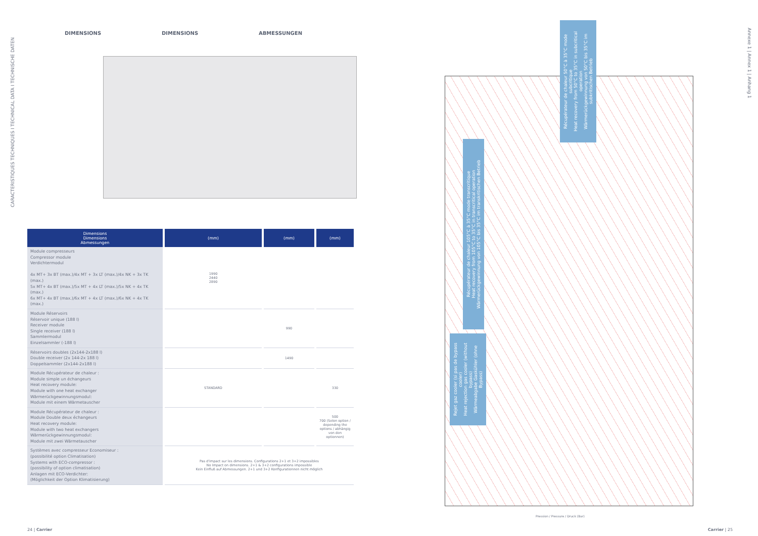CARACTERISTIQUES TECHNIQUES I TECHNICAL DATA I TECHNISCHE DATEN
DIMENSIONS DIMENSIONS ABMESSUNGEN
| Dimensions Dimensions Abmessungen | (mm) | (mm) | (mm) |
| --- | --- | --- | --- |
| Module compresseurs Compressor module Verdichtermodul 4x MT+ 3x BT (max.)/4x MT + 3x LT (max.)/4x NK + 3x TK (max.) 5x MT+ 4x BT (max.)/5x MT + 4x LT (max.)/5x NK + 4x TK (max.) 6x MT+ 4x BT (max.)/6x MT + 4x LT (max.)/6x NK + 4x TK (max.) | 1990 2440 2890 | | |
| Module Réservoirs Réservoir unique (188 l) Receiver module Single receiver (188 l) Sammlermodul Einzelsammler (-188 l) | | 990 | |
| Réservoirs doubles (2x144-2x188 l) Double receiver (2x 144-2x 188 l) Doppelsammler (2x144-2x188 l) | | 1490 | |
| Module Récupérateur de chaleur : Module simple un échangeurs Heat recovery module: Module with one heat exchanger Wärmerückgewinnungsmodul: Module mit einem Wärmetauscher | STANDARD | | 330 |
| Module Récupérateur de chaleur : Module Double deux échangeurs Heat recovery module: Module with two heat exchangers Wärmerückgewinnungsmodul: Module mit zwei Wärmetauscher | | | 500 700 (Selon option / depending the options / abhängig von den optionnen) |
| Systèmes avec compresseur Economiseur : (possibilité option Climatisation) Systems with ECO-compressor : (possibility of option climatisation) Anlagen mit ECO-Verdichter: (Möglichkeit der Option Klimatisierung) | Pas d'impact sur les dimensions. Configurations 2+1 et 3+2 impossibles No Impact on dimensions. 2+1 & 3+2 configurations impossible Kein Einfluß auf Abmessungen. 2+1 und 3+2 Konfigurationnen nicht möglich | | |
24 | Carrier
Annexe 1 | Annex 1 | Anhang 1
Récupérateur de chaleur 50°C à 35°C mode subcritique
Heat recovery from 50°C to 35°C in subcritical operation
Wärmerückgewinnung von 50°C bis 35°C im subkritischen Betrieb
Récupérateur de chaleur 105°C à 35°C mode transcritique
Heat recovery from 105°C to 35°C in transcritical operation
Wärmerückgewinnung von 105°C bis 35°C im transkritischen Betrieb
Rejet gaz cooler (si pas de bypass cooler)
Heat rejection gas cooler (without bypass)
Wärmeabgabe Gaskühler (ohne Bypass)
Pression / Pressure / Druck (Bar)
Carrier | 25